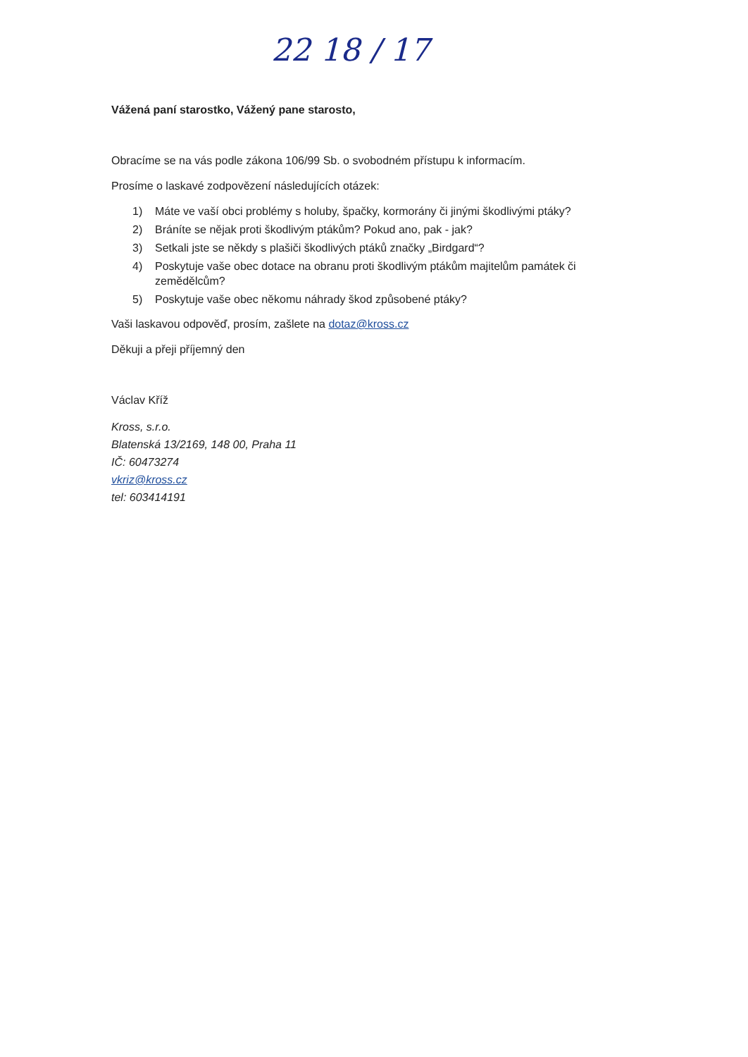22 18 / 17
Vážená paní starostko, Vážený pane starosto,
Obracíme se na vás podle zákona 106/99 Sb. o svobodném přístupu k informacím.
Prosíme o laskavé zodpovězení následujících otázek:
1) Máte ve vaší obci problémy s holuby, špačky, kormorány či jinými škodlivými ptáky?
2) Bráníte se nějak proti škodlivým ptákům? Pokud ano, pak - jak?
3) Setkali jste se někdy s plašiči škodlivých ptáků značky „Birdgard“?
4) Poskytuje vaše obec dotace na obranu proti škodlivým ptákům majitelům památek či zemědělcům?
5) Poskytuje vaše obec někomu náhrady škod způsobené ptáky?
Vaši laskavou odpověď, prosím, zašlete na dotaz@kross.cz
Děkuji a přeji příjemný den
Václav Kříž
Kross, s.r.o.
Blatenská 13/2169, 148 00, Praha 11
IČ: 60473274
vkriz@kross.cz
tel: 603414191